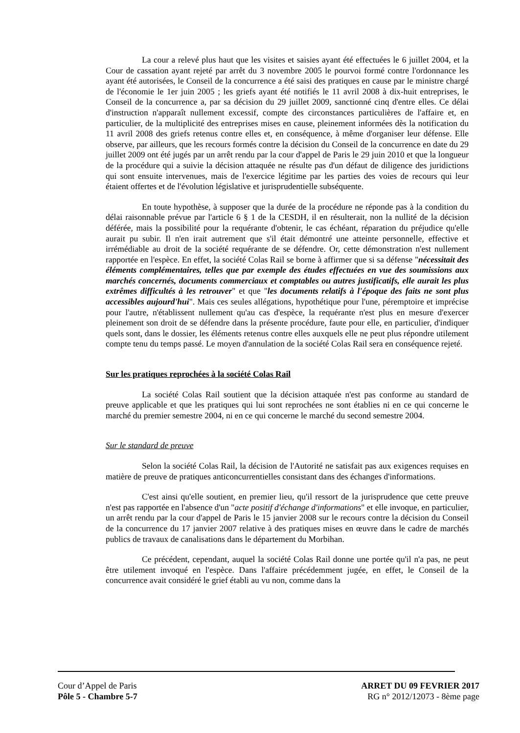La cour a relevé plus haut que les visites et saisies ayant été effectuées le 6 juillet 2004, et la Cour de cassation ayant rejeté par arrêt du 3 novembre 2005 le pourvoi formé contre l'ordonnance les ayant été autorisées, le Conseil de la concurrence a été saisi des pratiques en cause par le ministre chargé de l'économie le 1er juin 2005 ; les griefs ayant été notifiés le 11 avril 2008 à dix-huit entreprises, le Conseil de la concurrence a, par sa décision du 29 juillet 2009, sanctionné cinq d'entre elles. Ce délai d'instruction n'apparaît nullement excessif, compte des circonstances particulières de l'affaire et, en particulier, de la multiplicité des entreprises mises en cause, pleinement informées dès la notification du 11 avril 2008 des griefs retenus contre elles et, en conséquence, à même d'organiser leur défense. Elle observe, par ailleurs, que les recours formés contre la décision du Conseil de la concurrence en date du 29 juillet 2009 ont été jugés par un arrêt rendu par la cour d'appel de Paris le 29 juin 2010 et que la longueur de la procédure qui a suivie la décision attaquée ne résulte pas d'un défaut de diligence des juridictions qui sont ensuite intervenues, mais de l'exercice légitime par les parties des voies de recours qui leur étaient offertes et de l'évolution législative et jurisprudentielle subséquente.
En toute hypothèse, à supposer que la durée de la procédure ne réponde pas à la condition du délai raisonnable prévue par l'article 6 § 1 de la CESDH, il en résulterait, non la nullité de la décision déférée, mais la possibilité pour la requérante d'obtenir, le cas échéant, réparation du préjudice qu'elle aurait pu subir. Il n'en irait autrement que s'il était démontré une atteinte personnelle, effective et irrémédiable au droit de la société requérante de se défendre. Or, cette démonstration n'est nullement rapportée en l'espèce. En effet, la société Colas Rail se borne à affirmer que si sa défense "nécessitait des éléments complémentaires, telles que par exemple des études effectuées en vue des soumissions aux marchés concernés, documents commerciaux et comptables ou autres justificatifs, elle aurait les plus extrêmes difficultés à les retrouver" et que "les documents relatifs à l'époque des faits ne sont plus accessibles aujourd'hui". Mais ces seules allégations, hypothétique pour l'une, péremptoire et imprécise pour l'autre, n'établissent nullement qu'au cas d'espèce, la requérante n'est plus en mesure d'exercer pleinement son droit de se défendre dans la présente procédure, faute pour elle, en particulier, d'indiquer quels sont, dans le dossier, les éléments retenus contre elles auxquels elle ne peut plus répondre utilement compte tenu du temps passé. Le moyen d'annulation de la société Colas Rail sera en conséquence rejeté.
Sur les pratiques reprochées à la société Colas Rail
La société Colas Rail soutient que la décision attaquée n'est pas conforme au standard de preuve applicable et que les pratiques qui lui sont reprochées ne sont établies ni en ce qui concerne le marché du premier semestre 2004, ni en ce qui concerne le marché du second semestre 2004.
Sur le standard de preuve
Selon la société Colas Rail, la décision de l'Autorité ne satisfait pas aux exigences requises en matière de preuve de pratiques anticoncurrentielles consistant dans des échanges d'informations.
C'est ainsi qu'elle soutient, en premier lieu, qu'il ressort de la jurisprudence que cette preuve n'est pas rapportée en l'absence d'un "acte positif d'échange d'informations" et elle invoque, en particulier, un arrêt rendu par la cour d'appel de Paris le 15 janvier 2008 sur le recours contre la décision du Conseil de la concurrence du 17 janvier 2007 relative à des pratiques mises en œuvre dans le cadre de marchés publics de travaux de canalisations dans le département du Morbihan.
Ce précédent, cependant, auquel la société Colas Rail donne une portée qu'il n'a pas, ne peut être utilement invoqué en l'espèce. Dans l'affaire précédemment jugée, en effet, le Conseil de la concurrence avait considéré le grief établi au vu non, comme dans la
Cour d’Appel de Paris
Pôle 5 - Chambre 5-7
ARRET DU 09 FEVRIER 2017
RG n° 2012/12073 - 8ème page